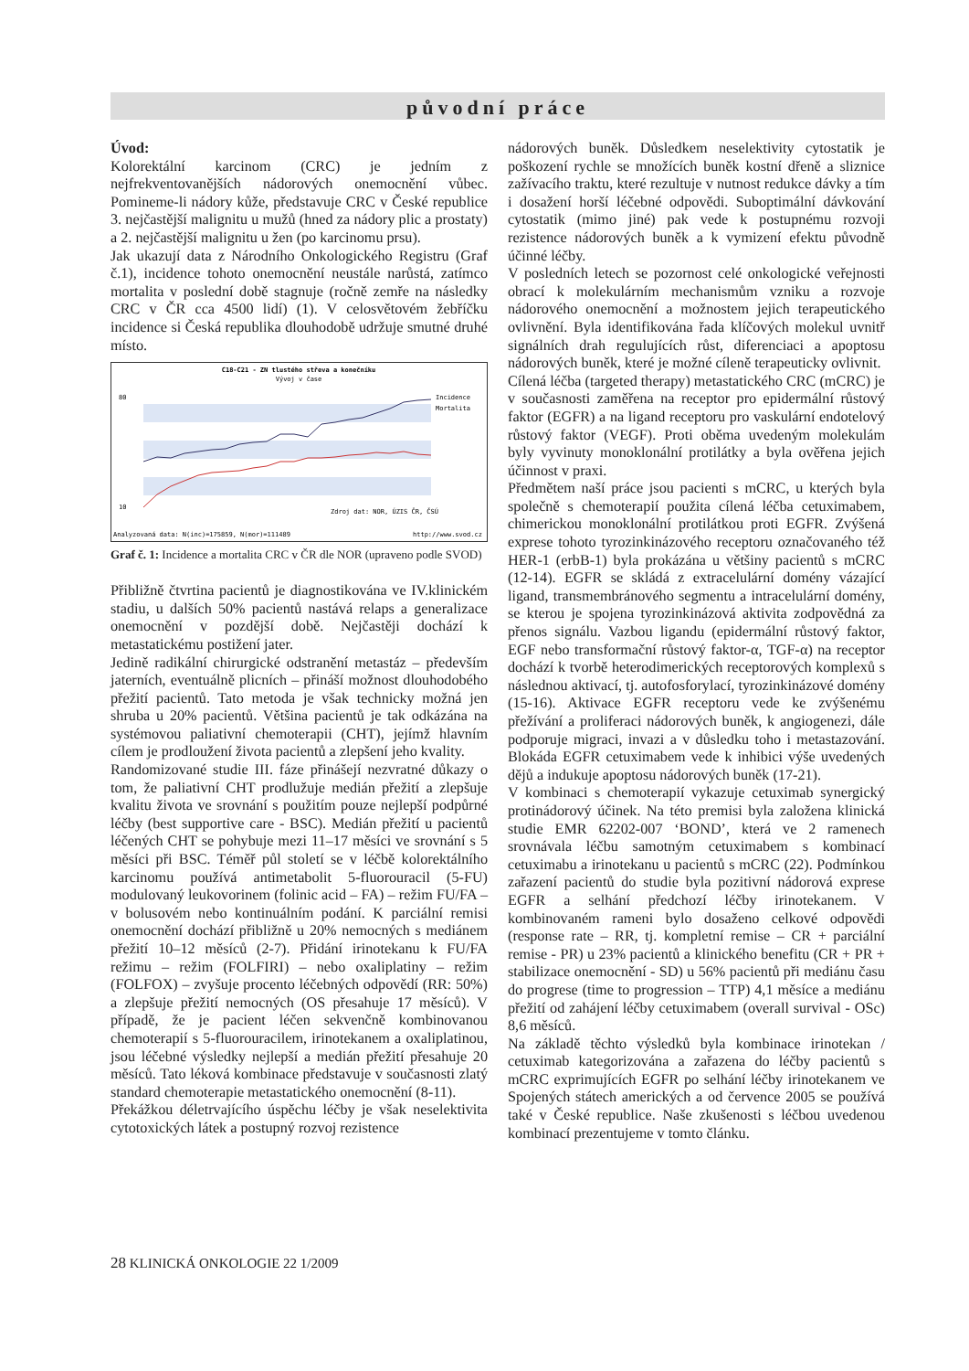původní práce
Úvod:
Kolorektální karcinom (CRC) je jedním z nejfrekventovanějších nádorových onemocnění vůbec. Pomineme-li nádory kůže, představuje CRC v České republice 3. nejčastější malignitu u mužů (hned za nádory plic a prostaty) a 2. nejčastější malignitu u žen (po karcinomu prsu).
Jak ukazují data z Národního Onkologického Registru (Graf č.1), incidence tohoto onemocnění neustále narůstá, zatímco mortalita v poslední době stagnuje (ročně zemře na následky CRC v ČR cca 4500 lidí) (1). V celosvětovém žebříčku incidence si Česká republika dlouhodobě udržuje smutné druhé místo.
C18-C21 - ZN tlustého střeva a konečníku
Vývoj v čase
10
80
Zdroj dat: NOR, ÚZIS ČR, ČSÚ
Incidence
Mortalita
Analyzovaná data: N(inc)=175859, N(mor)=111489
http://www.svod.cz
Graf č. 1: Incidence a mortalita CRC v ČR dle NOR (upraveno podle SVOD)
Přibližně čtvrtina pacientů je diagnostikována ve IV.klinickém stadiu, u dalších 50% pacientů nastává relaps a generalizace onemocnění v pozdější době. Nejčastěji dochází k metastatickému postižení jater.
Jedině radikální chirurgické odstranění metastáz – především jaterních, eventuálně plicních – přináší možnost dlouhodobého přežití pacientů. Tato metoda je však technicky možná jen shruba u 20% pacientů. Většina pacientů je tak odkázána na systémovou paliativní chemoterapii (CHT), jejímž hlavním cílem je prodloužení života pacientů a zlepšení jeho kvality.
Randomizované studie III. fáze přinášejí nezvratné důkazy o tom, že paliativní CHT prodlužuje medián přežití a zlepšuje kvalitu života ve srovnání s použitím pouze nejlepší podpůrné léčby (best supportive care - BSC). Medián přežití u pacientů léčených CHT se pohybuje mezi 11–17 měsíci ve srovnání s 5 měsíci při BSC. Téměř půl století se v léčbě kolorektálního karcinomu používá antimetabolit 5-fluorouracil (5-FU) modulovaný leukovorinem (folinic acid – FA) – režim FU/FA – v bolusovém nebo kontinuálním podání. K parciální remisi onemocnění dochází přibližně u 20% nemocných s mediánem přežití 10–12 měsíců (2-7). Přidání irinotekanu k FU/FA režimu – režim (FOLFIRI) – nebo oxaliplatiny – režim (FOLFOX) – zvyšuje procento léčebných odpovědí (RR: 50%) a zlepšuje přežití nemocných (OS přesahuje 17 měsíců). V případě, že je pacient léčen sekvenčně kombinovanou chemoterapií s 5-fluorouracilem, irinotekanem a oxaliplatinou, jsou léčebné výsledky nejlepší a medián přežití přesahuje 20 měsíců. Tato léková kombinace představuje v současnosti zlatý standard chemoterapie metastatického onemocnění (8-11).
Překážkou déletrvajícího úspěchu léčby je však neselektivita cytotoxických látek a postupný rozvoj rezistence
nádorových buněk. Důsledkem neselektivity cytostatik je poškození rychle se množících buněk kostní dřeně a sliznice zažívacího traktu, které rezultuje v nutnost redukce dávky a tím i dosažení horší léčebné odpovědi. Suboptimální dávkování cytostatik (mimo jiné) pak vede k postupnému rozvoji rezistence nádorových buněk a k vymizení efektu původně účinné léčby.
V posledních letech se pozornost celé onkologické veřejnosti obrací k molekulárním mechanismům vzniku a rozvoje nádorového onemocnění a možnostem jejich terapeutického ovlivnění. Byla identifikována řada klíčových molekul uvnitř signálních drah regulujících růst, diferenciaci a apoptosu nádorových buněk, které je možné cíleně terapeuticky ovlivnit.
Cílená léčba (targeted therapy) metastatického CRC (mCRC) je v současnosti zaměřena na receptor pro epidermální růstový faktor (EGFR) a na ligand receptoru pro vaskulární endotelový růstový faktor (VEGF). Proti oběma uvedeným molekulám byly vyvinuty monoklonální protilátky a byla ověřena jejich účinnost v praxi.
Předmětem naší práce jsou pacienti s mCRC, u kterých byla společně s chemoterapií použita cílená léčba cetuximabem, chimerickou monoklonální protilátkou proti EGFR. Zvýšená exprese tohoto tyrozinkinázového receptoru označovaného též HER-1 (erbB-1) byla prokázána u většiny pacientů s mCRC (12-14). EGFR se skládá z extracelulární domény vázající ligand, transmembránového segmentu a intracelulární domény, se kterou je spojena tyrozinkinázová aktivita zodpovědná za přenos signálu. Vazbou ligandu (epidermální růstový faktor, EGF nebo transformační růstový faktor-α, TGF-α) na receptor dochází k tvorbě heterodimerických receptorových komplexů s následnou aktivací, tj. autofosforylací, tyrozinkinázové domény (15-16). Aktivace EGFR receptoru vede ke zvýšenému přežívání a proliferaci nádorových buněk, k angiogenezi, dále podporuje migraci, invazi a v důsledku toho i metastazování. Blokáda EGFR cetuximabem vede k inhibici výše uvedených dějů a indukuje apoptosu nádorových buněk (17-21).
V kombinaci s chemoterapií vykazuje cetuximab synergický protinádorový účinek. Na této premisi byla založena klinická studie EMR 62202-007 ‘BOND’, která ve 2 ramenech srovnávala léčbu samotným cetuximabem s kombinací cetuximabu a irinotekanu u pacientů s mCRC (22). Podmínkou zařazení pacientů do studie byla pozitivní nádorová exprese EGFR a selhání předchozí léčby irinotekanem. V kombinovaném rameni bylo dosaženo celkové odpovědi (response rate – RR, tj. kompletní remise – CR + parciální remise - PR) u 23% pacientů a klinického benefitu (CR + PR + stabilizace onemocnění - SD) u 56% pacientů při mediánu času do progrese (time to progression – TTP) 4,1 měsíce a mediánu přežití od zahájení léčby cetuximabem (overall survival - OSc) 8,6 měsíců.
Na základě těchto výsledků byla kombinace irinotekan / cetuximab kategorizována a zařazena do léčby pacientů s mCRC exprimujících EGFR po selhání léčby irinotekanem ve Spojených státech amerických a od července 2005 se používá také v České republice. Naše zkušenosti s léčbou uvedenou kombinací prezentujeme v tomto článku.
28 KLINICKÁ ONKOLOGIE 22 1/2009